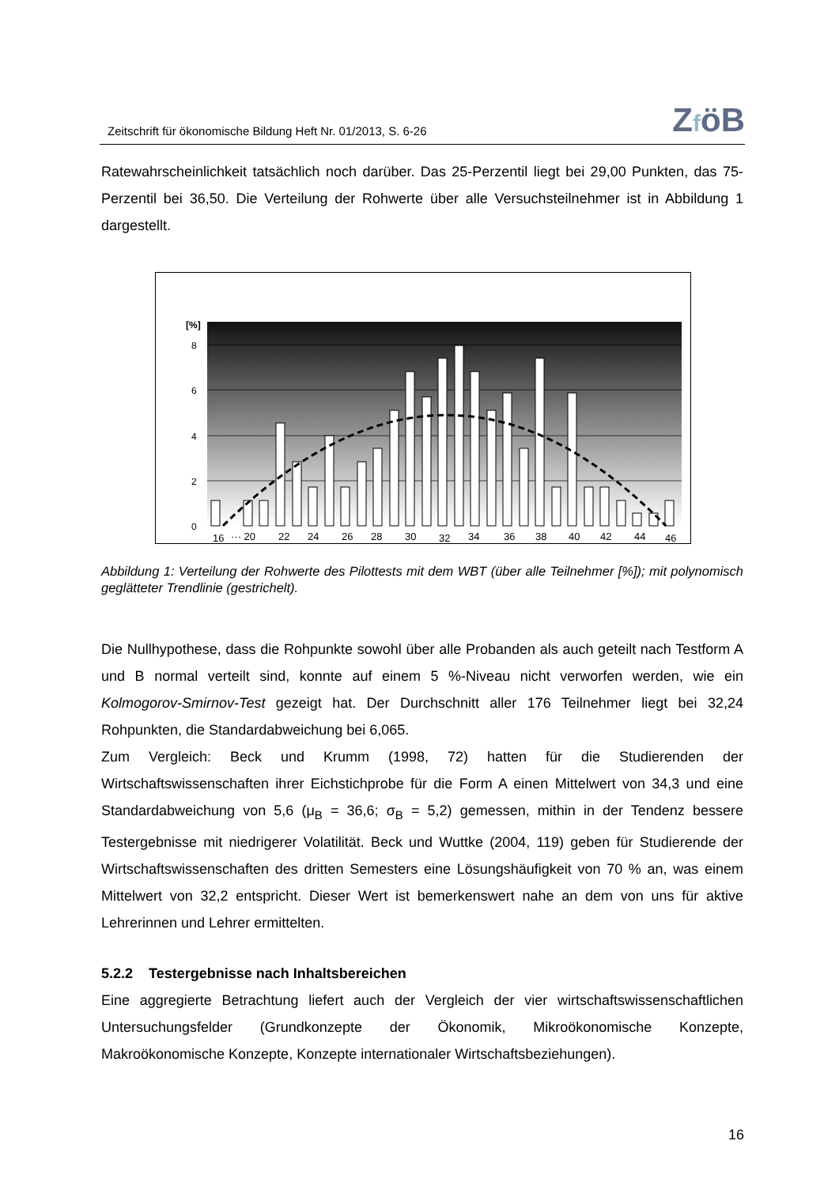Zeitschrift für ökonomische Bildung Heft Nr. 01/2013, S. 6-26
ZföB
Ratewahrscheinlichkeit tatsächlich noch darüber. Das 25-Perzentil liegt bei 29,00 Punkten, das 75-Perzentil bei 36,50. Die Verteilung der Rohwerte über alle Versuchsteilnehmer ist in Abbildung 1 dargestellt.
[%]
8
6
4
2
0
16
··· 20
22
24
26
28
30
32
34
36
38
40
42
44
46
Abbildung 1: Verteilung der Rohwerte des Pilottests mit dem WBT (über alle Teilnehmer [%]); mit polynomisch geglätteter Trendlinie (gestrichelt).
Die Nullhypothese, dass die Rohpunkte sowohl über alle Probanden als auch geteilt nach Testform A und B normal verteilt sind, konnte auf einem 5 %-Niveau nicht verworfen werden, wie ein Kolmogorov-Smirnov-Test gezeigt hat. Der Durchschnitt aller 176 Teilnehmer liegt bei 32,24 Rohpunkten, die Standardabweichung bei 6,065.
Zum Vergleich: Beck und Krumm (1998, 72) hatten für die Studierenden der Wirtschaftswissenschaften ihrer Eichstichprobe für die Form A einen Mittelwert von 34,3 und eine Standardabweichung von 5,6 (μ<sub>B</sub> = 36,6; σ<sub>B</sub> = 5,2) gemessen, mithin in der Tendenz bessere Testergebnisse mit niedrigerer Volatilität. Beck und Wuttke (2004, 119) geben für Studierende der Wirtschaftswissenschaften des dritten Semesters eine Lösungshäufigkeit von 70 % an, was einem Mittelwert von 32,2 entspricht. Dieser Wert ist bemerkenswert nahe an dem von uns für aktive Lehrerinnen und Lehrer ermittelten.
5.2.2 Testergebnisse nach Inhaltsbereichen
Eine aggregierte Betrachtung liefert auch der Vergleich der vier wirtschaftswissenschaftlichen Untersuchungsfelder (Grundkonzepte der Ökonomik, Mikroökonomische Konzepte, Makroökonomische Konzepte, Konzepte internationaler Wirtschaftsbeziehungen).
16